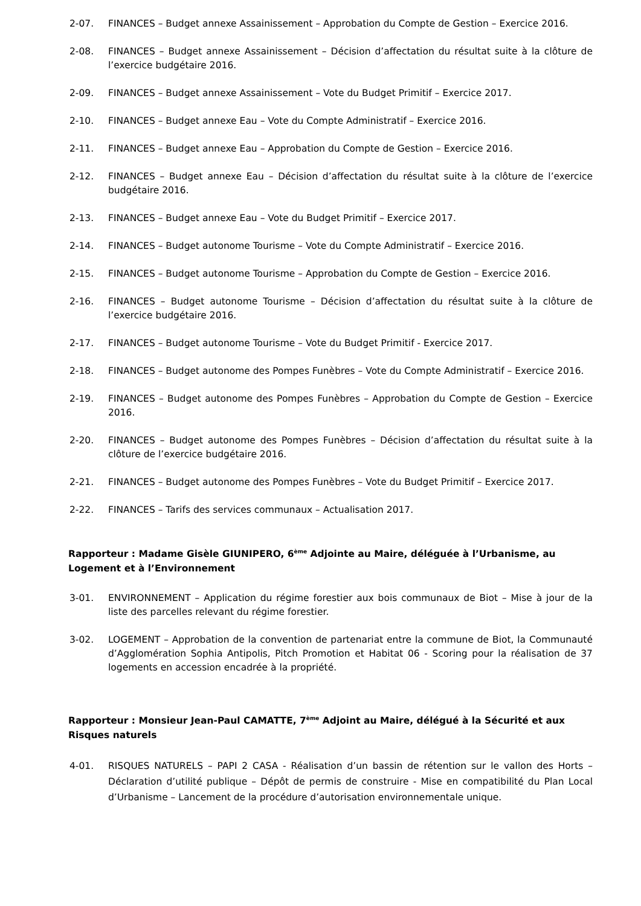2-07. FINANCES – Budget annexe Assainissement – Approbation du Compte de Gestion – Exercice 2016.
2-08. FINANCES – Budget annexe Assainissement – Décision d’affectation du résultat suite à la clôture de l’exercice budgétaire 2016.
2-09. FINANCES – Budget annexe Assainissement – Vote du Budget Primitif – Exercice 2017.
2-10. FINANCES – Budget annexe Eau – Vote du Compte Administratif – Exercice 2016.
2-11. FINANCES – Budget annexe Eau – Approbation du Compte de Gestion – Exercice 2016.
2-12. FINANCES – Budget annexe Eau – Décision d’affectation du résultat suite à la clôture de l’exercice budgétaire 2016.
2-13. FINANCES – Budget annexe Eau – Vote du Budget Primitif – Exercice 2017.
2-14. FINANCES – Budget autonome Tourisme – Vote du Compte Administratif – Exercice 2016.
2-15. FINANCES – Budget autonome Tourisme – Approbation du Compte de Gestion – Exercice 2016.
2-16. FINANCES – Budget autonome Tourisme – Décision d’affectation du résultat suite à la clôture de l’exercice budgétaire 2016.
2-17. FINANCES – Budget autonome Tourisme – Vote du Budget Primitif - Exercice 2017.
2-18. FINANCES – Budget autonome des Pompes Funèbres – Vote du Compte Administratif – Exercice 2016.
2-19. FINANCES – Budget autonome des Pompes Funèbres – Approbation du Compte de Gestion – Exercice 2016.
2-20. FINANCES – Budget autonome des Pompes Funèbres – Décision d’affectation du résultat suite à la clôture de l’exercice budgétaire 2016.
2-21. FINANCES – Budget autonome des Pompes Funèbres – Vote du Budget Primitif – Exercice 2017.
2-22. FINANCES – Tarifs des services communaux – Actualisation 2017.
Rapporteur : Madame Gisèle GIUNIPERO, 6<sup>ème</sup> Adjointe au Maire, déléguée à l’Urbanisme, au Logement et à l’Environnement
3-01. ENVIRONNEMENT – Application du régime forestier aux bois communaux de Biot – Mise à jour de la liste des parcelles relevant du régime forestier.
3-02. LOGEMENT – Approbation de la convention de partenariat entre la commune de Biot, la Communauté d’Agglomération Sophia Antipolis, Pitch Promotion et Habitat 06 - Scoring pour la réalisation de 37 logements en accession encadrée à la propriété.
Rapporteur : Monsieur Jean-Paul CAMATTE, 7<sup>ème</sup> Adjoint au Maire, délégué à la Sécurité et aux Risques naturels
4-01. RISQUES NATURELS – PAPI 2 CASA - Réalisation d’un bassin de rétention sur le vallon des Horts – Déclaration d’utilité publique – Dépôt de permis de construire - Mise en compatibilité du Plan Local d’Urbanisme – Lancement de la procédure d’autorisation environnementale unique.